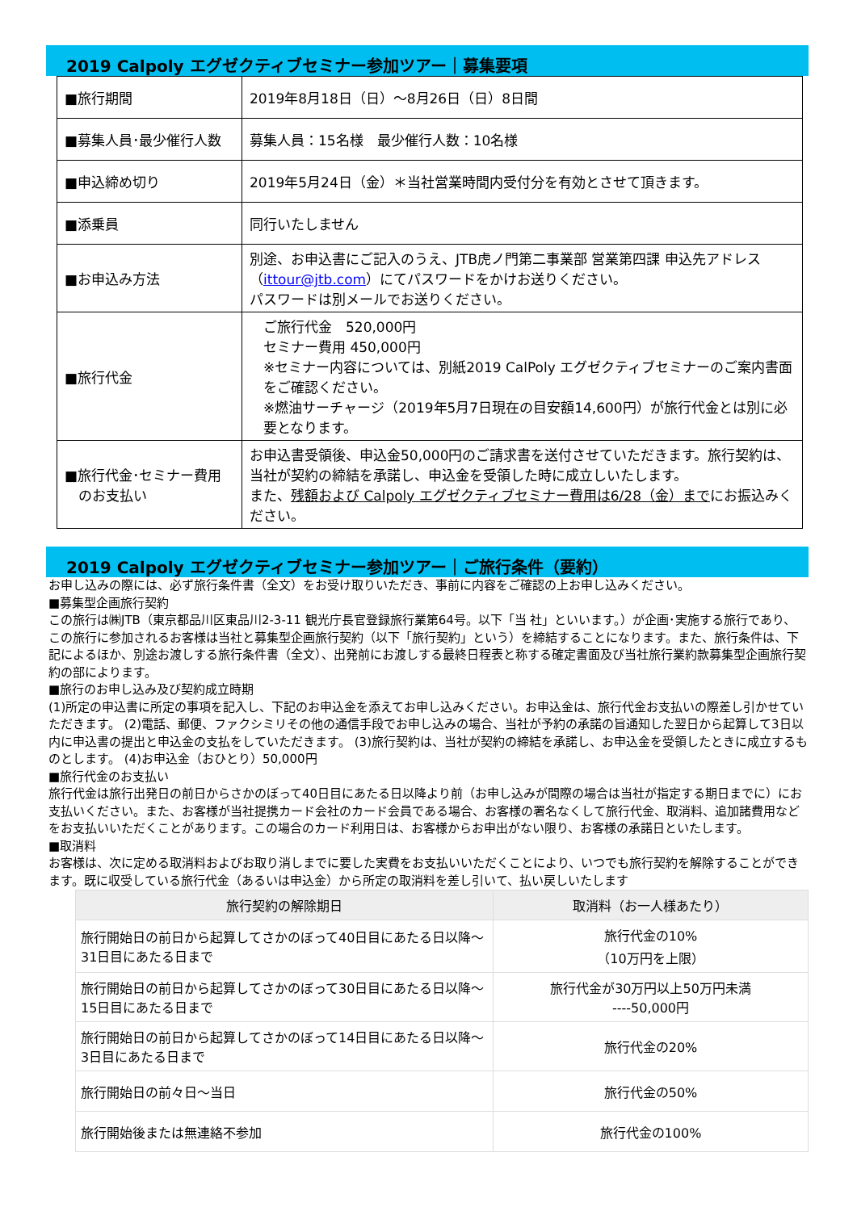2019 Calpoly エグゼクティブセミナー参加ツアー｜募集要項
| ■旅行期間 | 2019年8月18日（日）～8月26日（日）8日間 |
| ■募集人員･最少催行人数 | 募集人員：15名様 最少催行人数：10名様 |
| ■申込締め切り | 2019年5月24日（金）＊当社営業時間内受付分を有効とさせて頂きます。 |
| ■添乗員 | 同行いたしません |
| ■お申込み方法 | 別途、お申込書にご記入のうえ、JTB虎ノ門第二事業部 営業第四課 申込先アドレス（ ittour@jtb.com ）にてパスワードをかけお送りください。 パスワードは別メールでお送りください。 |
| ■旅行代金 | ご旅行代金 520,000円 セミナー費用 450,000円 ※セミナー内容については、別紙2019 CalPoly エグゼクティブセミナーのご案内書面をご確認ください。 ※燃油サーチャージ（2019年5月7日現在の目安額14,600円）が旅行代金とは別に必要となります。 |
| ■旅行代金･セミナー費用 のお支払い | お申込書受領後、申込金50,000円のご請求書を送付させていただきます。旅行契約は、当社が契約の締結を承諾し、申込金を受領した時に成立しいたします。 また、 残額および Calpoly エグゼクティブセミナー費用は6/28（金）まで にお振込みください。 |
2019 Calpoly エグゼクティブセミナー参加ツアー｜ご旅行条件（要約）
お申し込みの際には、必ず旅行条件書（全文）をお受け取りいただき、事前に内容をご確認の上お申し込みください。
■募集型企画旅行契約
この旅行は㈱JTB（東京都品川区東品川2-3-11 観光庁長官登録旅行業第64号。以下「当 社」といいます。）が企画･実施する旅行であり、この旅行に参加されるお客様は当社と募集型企画旅行契約（以下「旅行契約」という）を締結することになります。また、旅行条件は、下記によるほか、別途お渡しする旅行条件書（全文）、出発前にお渡しする最終日程表と称する確定書面及び当社旅行業約款募集型企画旅行契約の部によります。
■旅行のお申し込み及び契約成立時期
(1)所定の申込書に所定の事項を記入し、下記のお申込金を添えてお申し込みください。お申込金は、旅行代金お支払いの際差し引かせていただきます。 (2)電話、郵便、ファクシミリその他の通信手段でお申し込みの場合、当社が予約の承諾の旨通知した翌日から起算して3日以内に申込書の提出と申込金の支払をしていただきます。 (3)旅行契約は、当社が契約の締結を承諾し、お申込金を受領したときに成立するものとします。 (4)お申込金（おひとり）50,000円
■旅行代金のお支払い
旅行代金は旅行出発日の前日からさかのぼって40日目にあたる日以降より前（お申し込みが間際の場合は当社が指定する期日までに）にお支払いください。また、お客様が当社提携カード会社のカード会員である場合、お客様の署名なくして旅行代金、取消料、追加諸費用などをお支払いいただくことがあります。この場合のカード利用日は、お客様からお申出がない限り、お客様の承諾日といたします。
■取消料
お客様は、次に定める取消料およびお取り消しまでに要した実費をお支払いいただくことにより、いつでも旅行契約を解除することができます。既に収受している旅行代金（あるいは申込金）から所定の取消料を差し引いて、払い戻しいたします
| 旅行契約の解除期日 | 取消料（お一人様あたり） |
| --- | --- |
| 旅行開始日の前日から起算してさかのぼって40日目にあたる日以降～31日目にあたる日まで | 旅行代金の10% （10万円を上限） |
| 旅行開始日の前日から起算してさかのぼって30日目にあたる日以降～15日目にあたる日まで | 旅行代金が30万円以上50万円未満 ----50,000円 |
| 旅行開始日の前日から起算してさかのぼって14日目にあたる日以降～3日目にあたる日まで | 旅行代金の20% |
| 旅行開始日の前々日～当日 | 旅行代金の50% |
| 旅行開始後または無連絡不参加 | 旅行代金の100% |